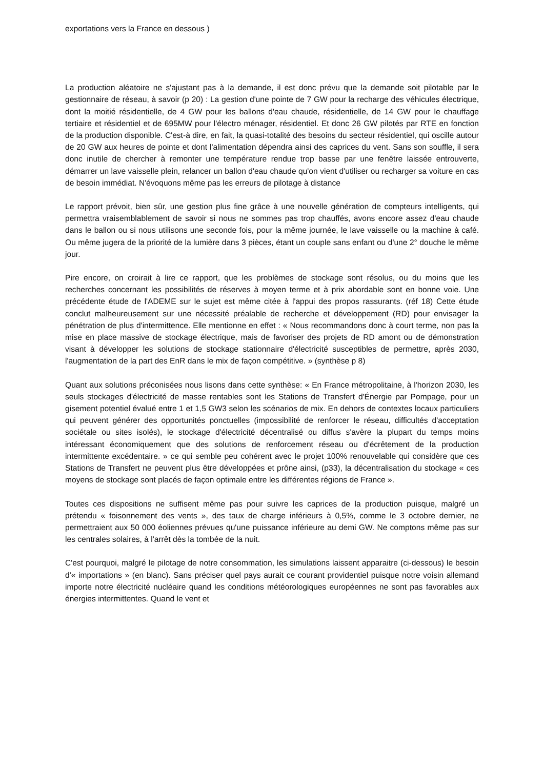exportations vers la France en dessous )
La production aléatoire ne s'ajustant pas à la demande, il est donc prévu que la demande soit pilotable par le gestionnaire de réseau, à savoir (p 20) : La gestion d'une pointe de 7 GW pour la recharge des véhicules électrique, dont la moitié résidentielle, de 4 GW pour les ballons d'eau chaude, résidentielle, de 14 GW pour le chauffage tertiaire et résidentiel et de 695MW pour l'électro ménager, résidentiel. Et donc 26 GW pilotés par RTE en fonction de la production disponible. C'est-à dire, en fait, la quasi-totalité des besoins du secteur résidentiel, qui oscille autour de 20 GW aux heures de pointe et dont l'alimentation dépendra ainsi des caprices du vent. Sans son souffle, il sera donc inutile de chercher à remonter une température rendue trop basse par une fenêtre laissée entrouverte, démarrer un lave vaisselle plein, relancer un ballon d'eau chaude qu'on vient d'utiliser ou recharger sa voiture en cas de besoin immédiat. N'évoquons même pas les erreurs de pilotage à distance
Le rapport prévoit, bien sûr, une gestion plus fine grâce à une nouvelle génération de compteurs intelligents, qui permettra vraisemblablement de savoir si nous ne sommes pas trop chauffés, avons encore assez d'eau chaude dans le ballon ou si nous utilisons une seconde fois, pour la même journée, le lave vaisselle ou la machine à café. Ou même jugera de la priorité de la lumière dans 3 pièces, étant un couple sans enfant ou d'une 2° douche le même jour.
Pire encore, on croirait à lire ce rapport, que les problèmes de stockage sont résolus, ou du moins que les recherches concernant les possibilités de réserves à moyen terme et à prix abordable sont en bonne voie. Une précédente étude de l'ADEME sur le sujet est même citée à l'appui des propos rassurants. (réf 18) Cette étude conclut malheureusement sur une nécessité préalable de recherche et développement (RD) pour envisager la pénétration de plus d'intermittence. Elle mentionne en effet : « Nous recommandons donc à court terme, non pas la mise en place massive de stockage électrique, mais de favoriser des projets de RD amont ou de démonstration visant à développer les solutions de stockage stationnaire d'électricité susceptibles de permettre, après 2030, l'augmentation de la part des EnR dans le mix de façon compétitive. » (synthèse p 8)
Quant aux solutions préconisées nous lisons dans cette synthèse: « En France métropolitaine, à l'horizon 2030, les seuls stockages d'électricité de masse rentables sont les Stations de Transfert d'Énergie par Pompage, pour un gisement potentiel évalué entre 1 et 1,5 GW3 selon les scénarios de mix. En dehors de contextes locaux particuliers qui peuvent générer des opportunités ponctuelles (impossibilité de renforcer le réseau, difficultés d'acceptation sociétale ou sites isolés), le stockage d'électricité décentralisé ou diffus s'avère la plupart du temps moins intéressant économiquement que des solutions de renforcement réseau ou d'écrêtement de la production intermittente excédentaire. » ce qui semble peu cohérent avec le projet 100% renouvelable qui considère que ces Stations de Transfert ne peuvent plus être développées et prône ainsi, (p33), la décentralisation du stockage « ces moyens de stockage sont placés de façon optimale entre les différentes régions de France ».
Toutes ces dispositions ne suffisent même pas pour suivre les caprices de la production puisque, malgré un prétendu « foisonnement des vents », des taux de charge inférieurs à 0,5%, comme le 3 octobre dernier, ne permettraient aux 50 000 éoliennes prévues qu'une puissance inférieure au demi GW. Ne comptons même pas sur les centrales solaires, à l'arrêt dès la tombée de la nuit.
C'est pourquoi, malgré le pilotage de notre consommation, les simulations laissent apparaitre (ci-dessous) le besoin d'« importations » (en blanc). Sans préciser quel pays aurait ce courant providentiel puisque notre voisin allemand importe notre électricité nucléaire quand les conditions météorologiques européennes ne sont pas favorables aux énergies intermittentes. Quand le vent et